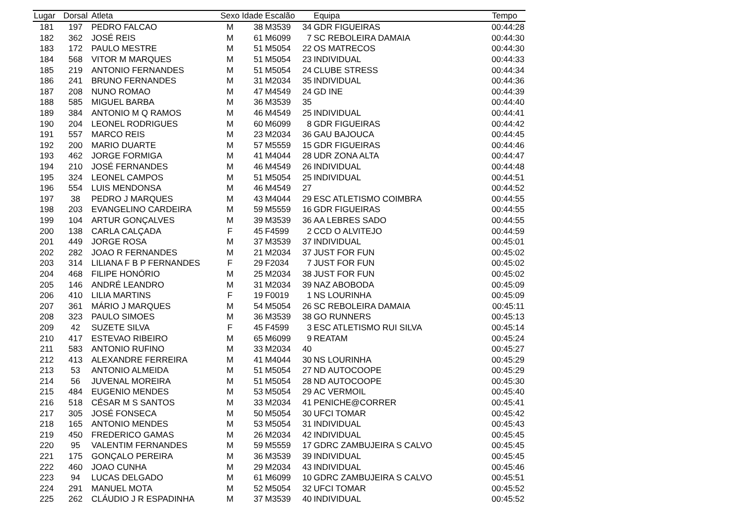| Lugar | Dorsal | Atleta | Sexo | Idade | Escalão | | Equipa | Tempo |
| --- | --- | --- | --- | --- | --- | --- | --- | --- |
| 181 | 197 | PEDRO FALCAO | M | 38 | M3539 | 34 | GDR FIGUEIRAS | 00:44:28 |
| 182 | 362 | JOSÉ REIS | M | 61 | M6099 | 7 | SC REBOLEIRA DAMAIA | 00:44:30 |
| 183 | 172 | PAULO MESTRE | M | 51 | M5054 | 22 | OS MATRECOS | 00:44:30 |
| 184 | 568 | VITOR M MARQUES | M | 51 | M5054 | 23 | INDIVIDUAL | 00:44:33 |
| 185 | 219 | ANTONIO FERNANDES | M | 51 | M5054 | 24 | CLUBE STRESS | 00:44:34 |
| 186 | 241 | BRUNO FERNANDES | M | 31 | M2034 | 35 | INDIVIDUAL | 00:44:36 |
| 187 | 208 | NUNO ROMAO | M | 47 | M4549 | 24 | GD INE | 00:44:39 |
| 188 | 585 | MIGUEL BARBA | M | 36 | M3539 | 35 | | 00:44:40 |
| 189 | 384 | ANTONIO M Q RAMOS | M | 46 | M4549 | 25 | INDIVIDUAL | 00:44:41 |
| 190 | 204 | LEONEL RODRIGUES | M | 60 | M6099 | 8 | GDR FIGUEIRAS | 00:44:42 |
| 191 | 557 | MARCO REIS | M | 23 | M2034 | 36 | GAU BAJOUCA | 00:44:45 |
| 192 | 200 | MARIO DUARTE | M | 57 | M5559 | 15 | GDR FIGUEIRAS | 00:44:46 |
| 193 | 462 | JORGE FORMIGA | M | 41 | M4044 | 28 | UDR ZONA ALTA | 00:44:47 |
| 194 | 210 | JOSÉ FERNANDES | M | 46 | M4549 | 26 | INDIVIDUAL | 00:44:48 |
| 195 | 324 | LEONEL CAMPOS | M | 51 | M5054 | 25 | INDIVIDUAL | 00:44:51 |
| 196 | 554 | LUIS MENDONSA | M | 46 | M4549 | 27 | | 00:44:52 |
| 197 | 38 | PEDRO J MARQUES | M | 43 | M4044 | 29 | ESC ATLETISMO COIMBRA | 00:44:55 |
| 198 | 203 | EVANGELINO CARDEIRA | M | 59 | M5559 | 16 | GDR FIGUEIRAS | 00:44:55 |
| 199 | 104 | ARTUR GONÇALVES | M | 39 | M3539 | 36 | AA LEBRES SADO | 00:44:55 |
| 200 | 138 | CARLA CALÇADA | F | 45 | F4599 | 2 | CCD O ALVITEJO | 00:44:59 |
| 201 | 449 | JORGE ROSA | M | 37 | M3539 | 37 | INDIVIDUAL | 00:45:01 |
| 202 | 282 | JOAO R FERNANDES | M | 21 | M2034 | 37 | JUST FOR FUN | 00:45:02 |
| 203 | 314 | LILIANA F B P FERNANDES | F | 29 | F2034 | 7 | JUST FOR FUN | 00:45:02 |
| 204 | 468 | FILIPE HONÓRIO | M | 25 | M2034 | 38 | JUST FOR FUN | 00:45:02 |
| 205 | 146 | ANDRÉ LEANDRO | M | 31 | M2034 | 39 | NAZ ABOBODA | 00:45:09 |
| 206 | 410 | LILIA MARTINS | F | 19 | F0019 | 1 | NS LOURINHA | 00:45:09 |
| 207 | 361 | MÁRIO J MARQUES | M | 54 | M5054 | 26 | SC REBOLEIRA DAMAIA | 00:45:11 |
| 208 | 323 | PAULO SIMOES | M | 36 | M3539 | 38 | GO RUNNERS | 00:45:13 |
| 209 | 42 | SUZETE SILVA | F | 45 | F4599 | 3 | ESC ATLETISMO RUI SILVA | 00:45:14 |
| 210 | 417 | ESTEVAO RIBEIRO | M | 65 | M6099 | 9 | REATAM | 00:45:24 |
| 211 | 583 | ANTONIO RUFINO | M | 33 | M2034 | 40 | | 00:45:27 |
| 212 | 413 | ALEXANDRE FERREIRA | M | 41 | M4044 | 30 | NS LOURINHA | 00:45:29 |
| 213 | 53 | ANTONIO ALMEIDA | M | 51 | M5054 | 27 | ND AUTOCOOPE | 00:45:29 |
| 214 | 56 | JUVENAL MOREIRA | M | 51 | M5054 | 28 | ND AUTOCOOPE | 00:45:30 |
| 215 | 484 | EUGENIO MENDES | M | 53 | M5054 | 29 | AC VERMOIL | 00:45:40 |
| 216 | 518 | CÉSAR M S SANTOS | M | 33 | M2034 | 41 | PENICHE@CORRER | 00:45:41 |
| 217 | 305 | JOSÉ FONSECA | M | 50 | M5054 | 30 | UFCI TOMAR | 00:45:42 |
| 218 | 165 | ANTONIO MENDES | M | 53 | M5054 | 31 | INDIVIDUAL | 00:45:43 |
| 219 | 450 | FREDERICO GAMAS | M | 26 | M2034 | 42 | INDIVIDUAL | 00:45:45 |
| 220 | 95 | VALENTIM FERNANDES | M | 59 | M5559 | 17 | GDRC ZAMBUJEIRA S CALVO | 00:45:45 |
| 221 | 175 | GONÇALO PEREIRA | M | 36 | M3539 | 39 | INDIVIDUAL | 00:45:45 |
| 222 | 460 | JOAO CUNHA | M | 29 | M2034 | 43 | INDIVIDUAL | 00:45:46 |
| 223 | 94 | LUCAS DELGADO | M | 61 | M6099 | 10 | GDRC ZAMBUJEIRA S CALVO | 00:45:51 |
| 224 | 291 | MANUEL MOTA | M | 52 | M5054 | 32 | UFCI TOMAR | 00:45:52 |
| 225 | 262 | CLÁUDIO J R ESPADINHA | M | 37 | M3539 | 40 | INDIVIDUAL | 00:45:52 |